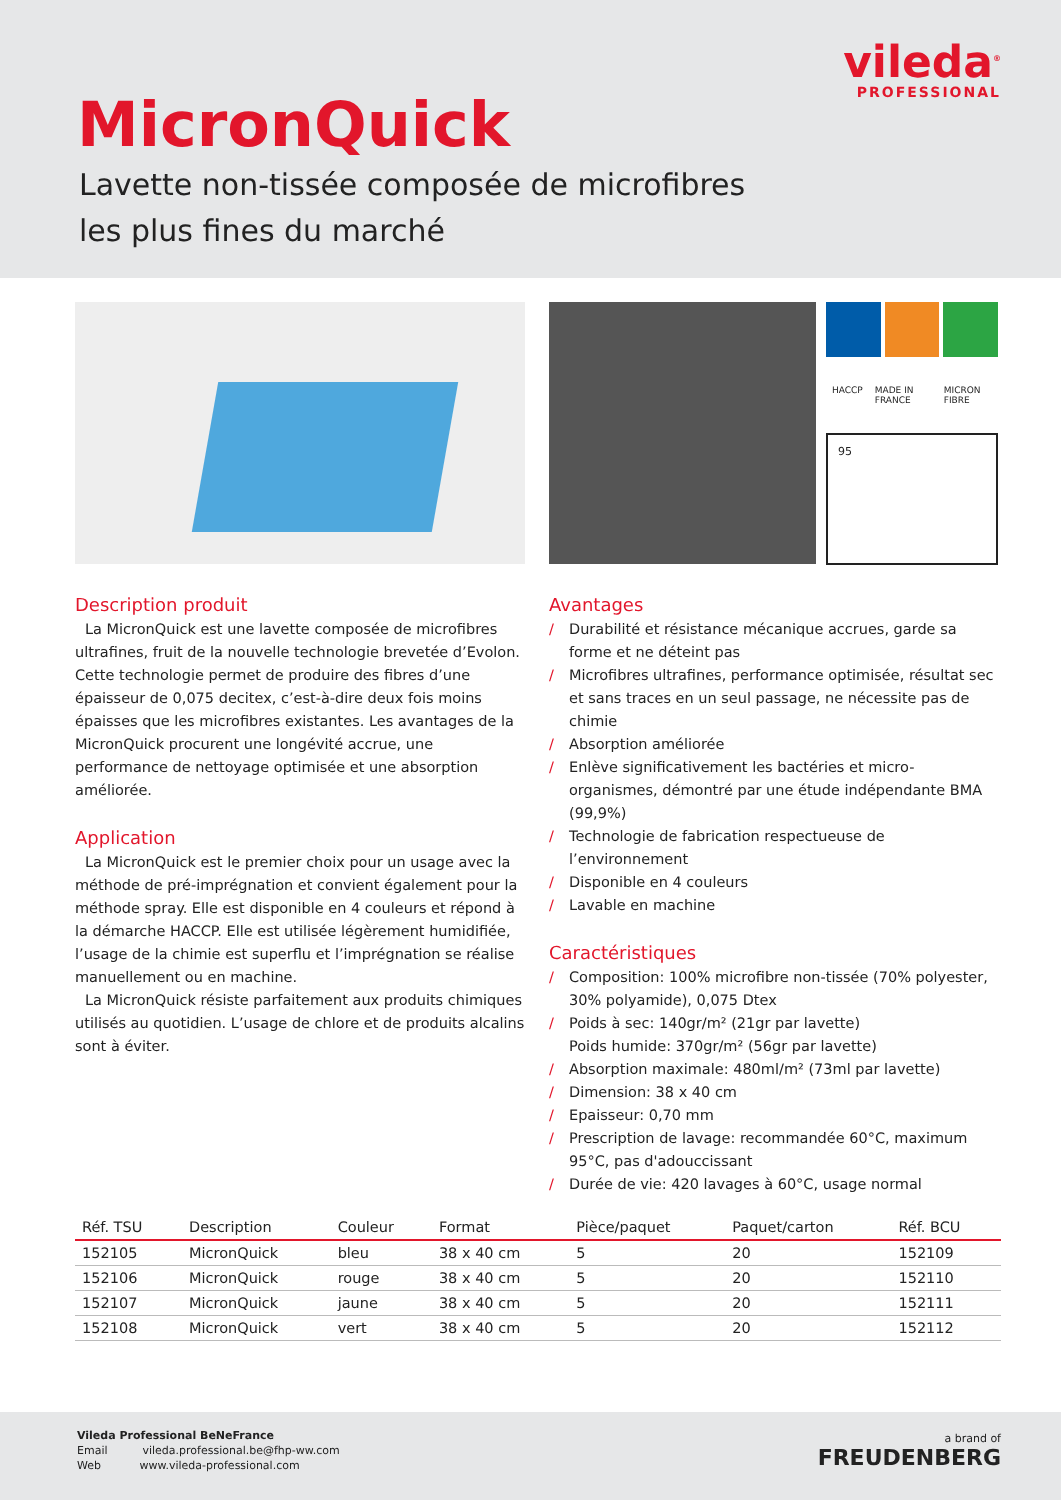vileda<sup>®</sup>
PROFESSIONAL
MicronQuick
Lavette non-tissée composée de microfibres
les plus fines du marché
HACCP MADE IN FRANCE MICRON FIBRE
95
Description produit
La MicronQuick est une lavette composée de microfibres ultrafines, fruit de la nouvelle technologie brevetée d’Evolon. Cette technologie permet de produire des fibres d’une épaisseur de 0,075 decitex, c’est-à-dire deux fois moins épaisses que les microfibres existantes. Les avantages de la MicronQuick procurent une longévité accrue, une performance de nettoyage optimisée et une absorption améliorée.
Application
La MicronQuick est le premier choix pour un usage avec la méthode de pré-imprégnation et convient également pour la méthode spray. Elle est disponible en 4 couleurs et répond à la démarche HACCP. Elle est utilisée légèrement humidifiée, l’usage de la chimie est superflu et l’imprégnation se réalise manuellement ou en machine.
La MicronQuick résiste parfaitement aux produits chimiques utilisés au quotidien. L’usage de chlore et de produits alcalins sont à éviter.
Avantages
/ Durabilité et résistance mécanique accrues, garde sa forme et ne déteint pas
/ Microfibres ultrafines, performance optimisée, résultat sec et sans traces en un seul passage, ne nécessite pas de chimie
/ Absorption améliorée
/ Enlève significativement les bactéries et micro-organismes, démontré par une étude indépendante BMA (99,9%)
/ Technologie de fabrication respectueuse de l’environnement
/ Disponible en 4 couleurs
/ Lavable en machine
Caractéristiques
/ Composition: 100% microfibre non-tissée (70% polyester, 30% polyamide), 0,075 Dtex
/ Poids à sec: 140gr/m² (21gr par lavette)
Poids humide: 370gr/m² (56gr par lavette)
/ Absorption maximale: 480ml/m² (73ml par lavette)
/ Dimension: 38 x 40 cm
/ Epaisseur: 0,70 mm
/ Prescription de lavage: recommandée 60°C, maximum 95°C, pas d'adouccissant
/ Durée de vie: 420 lavages à 60°C, usage normal
| Réf. TSU | Description | Couleur | Format | Pièce/paquet | Paquet/carton | Réf. BCU |
| --- | --- | --- | --- | --- | --- | --- |
| 152105 | MicronQuick | bleu | 38 x 40 cm | 5 | 20 | 152109 |
| 152106 | MicronQuick | rouge | 38 x 40 cm | 5 | 20 | 152110 |
| 152107 | MicronQuick | jaune | 38 x 40 cm | 5 | 20 | 152111 |
| 152108 | MicronQuick | vert | 38 x 40 cm | 5 | 20 | 152112 |
Vileda Professional BeNeFrance
Email vileda.professional.be@fhp-ww.com
Web www.vileda-professional.com
a brand of
FREUDENBERG